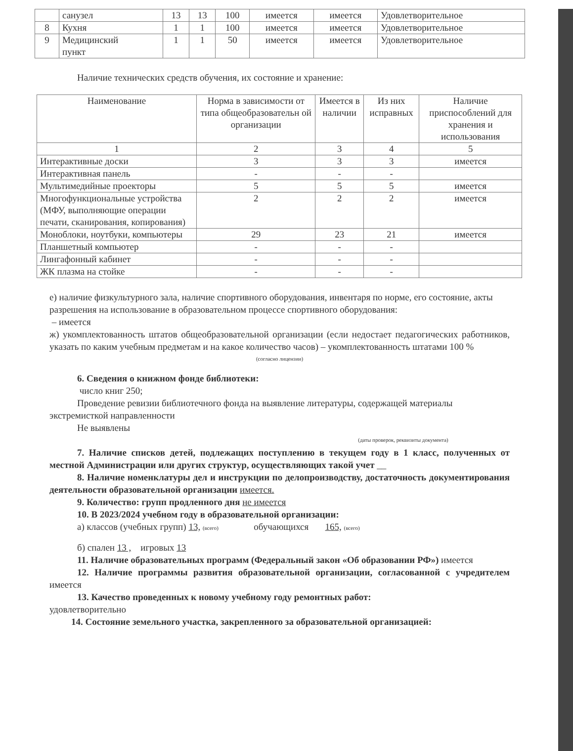| | санузел | 13 | 13 | 100 | имеется | имеется | Удовлетворительное |
| 8 | Кухня | 1 | 1 | 100 | имеется | имеется | Удовлетворительное |
| 9 | Медицинский пункт | 1 | 1 | 50 | имеется | имеется | Удовлетворительное |
Наличие технических средств обучения, их состояние и хранение:
| Наименование | Норма в зависимости от типа общеобразовательн ой организации | Имеется в наличии | Из них исправных | Наличие приспособлений для хранения и использования |
| --- | --- | --- | --- | --- |
| 1 | 2 | 3 | 4 | 5 |
| Интерактивные доски | 3 | 3 | 3 | имеется |
| Интерактивная панель | - | - | - | |
| Мультимедийные проекторы | 5 | 5 | 5 | имеется |
| Многофункциональные устройства (МФУ, выполняющие операции печати, сканирования, копирования) | 2 | 2 | 2 | имеется |
| Моноблоки, ноутбуки, компьютеры | 29 | 23 | 21 | имеется |
| Планшетный компьютер | - | - | - | |
| Лингафонный кабинет | - | - | - | |
| ЖК плазма на стойке | - | - | - | |
е) наличие физкультурного зала, наличие спортивного оборудования, инвентаря по норме, его состояние, акты разрешения на использование в образовательном процессе спортивного оборудования:
– имеется
ж) укомплектованность штатов общеобразовательной организации (если недостает педагогических работников, указать по каким учебным предметам и на какое количество часов) – укомплектованность штатами 100 %
(согласно лицензии)
6. Сведения о книжном фонде библиотеки:
число книг 250;
Проведение ревизии библиотечного фонда на выявление литературы, содержащей материалы экстремисткой направленности
Не выявлены
(даты проверок, реквизиты документа)
7. Наличие списков детей, подлежащих поступлению в текущем году в 1 класс, полученных от местной Администрации или других структур, осуществляющих такой учет __
8. Наличие номенклатуры дел и инструкции по делопроизводству, достаточность документирования деятельности образовательной организации имеется.
9. Количество: групп продленного дня не имеется
10. В 2023/2024 учебном году в образовательной организации:
а) классов (учебных групп) 13, (всего) обучающихся 165, (всего)
б) спален 13 , игровых 13
11. Наличие образовательных программ (Федеральный закон «Об образовании РФ») имеется
12. Наличие программы развития образовательной организации, согласованной с учредителем имеется
13. Качество проведенных к новому учебному году ремонтных работ:
удовлетворительно
14. Состояние земельного участка, закрепленного за образовательной организацией: